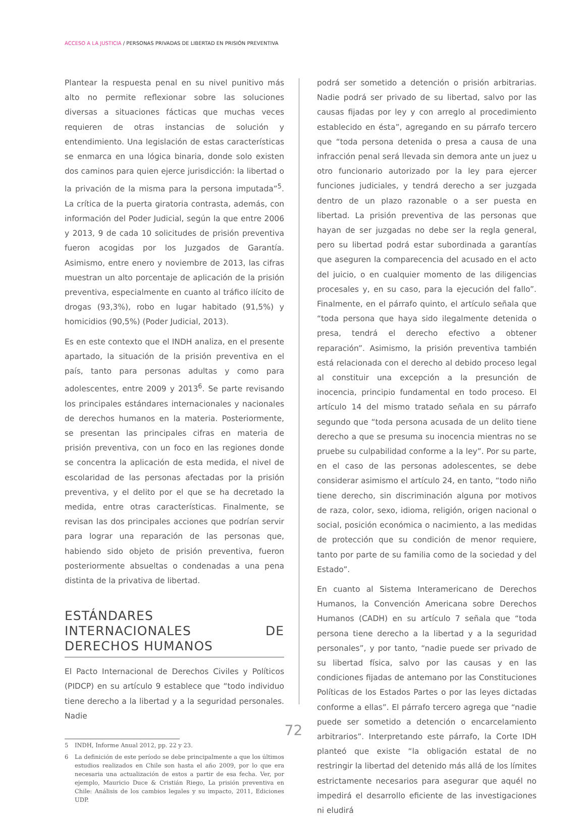ACCESO A LA JUSTICIA / PERSONAS PRIVADAS DE LIBERTAD EN PRISIÓN PREVENTIVA
Plantear la respuesta penal en su nivel punitivo más alto no permite reflexionar sobre las soluciones diversas a situaciones fácticas que muchas veces requieren de otras instancias de solución y entendimiento. Una legislación de estas características se enmarca en una lógica binaria, donde solo existen dos caminos para quien ejerce jurisdicción: la libertad o la privación de la misma para la persona imputada”<sup>5</sup>. La crítica de la puerta giratoria contrasta, además, con información del Poder Judicial, según la que entre 2006 y 2013, 9 de cada 10 solicitudes de prisión preventiva fueron acogidas por los Juzgados de Garantía. Asimismo, entre enero y noviembre de 2013, las cifras muestran un alto porcentaje de aplicación de la prisión preventiva, especialmente en cuanto al tráfico ilícito de drogas (93,3%), robo en lugar habitado (91,5%) y homicidios (90,5%) (Poder Judicial, 2013).
Es en este contexto que el INDH analiza, en el presente apartado, la situación de la prisión preventiva en el país, tanto para personas adultas y como para adolescentes, entre 2009 y 2013<sup>6</sup>. Se parte revisando los principales estándares internacionales y nacionales de derechos humanos en la materia. Posteriormente, se presentan las principales cifras en materia de prisión preventiva, con un foco en las regiones donde se concentra la aplicación de esta medida, el nivel de escolaridad de las personas afectadas por la prisión preventiva, y el delito por el que se ha decretado la medida, entre otras características. Finalmente, se revisan las dos principales acciones que podrían servir para lograr una reparación de las personas que, habiendo sido objeto de prisión preventiva, fueron posteriormente absueltas o condenadas a una pena distinta de la privativa de libertad.
ESTÁNDARES INTERNACIONALES DE DERECHOS HUMANOS
El Pacto Internacional de Derechos Civiles y Políticos (PIDCP) en su artículo 9 establece que “todo individuo tiene derecho a la libertad y a la seguridad personales. Nadie
5 INDH, Informe Anual 2012, pp. 22 y 23.
6 La definición de este período se debe principalmente a que los últimos estudios realizados en Chile son hasta el año 2009, por lo que era necesaria una actualización de estos a partir de esa fecha. Ver, por ejemplo, Mauricio Duce & Cristián Riego, La prisión preventiva en Chile: Análisis de los cambios legales y su impacto, 2011, Ediciones UDP.
podrá ser sometido a detención o prisión arbitrarias. Nadie podrá ser privado de su libertad, salvo por las causas fijadas por ley y con arreglo al procedimiento establecido en ésta”, agregando en su párrafo tercero que “toda persona detenida o presa a causa de una infracción penal será llevada sin demora ante un juez u otro funcionario autorizado por la ley para ejercer funciones judiciales, y tendrá derecho a ser juzgada dentro de un plazo razonable o a ser puesta en libertad. La prisión preventiva de las personas que hayan de ser juzgadas no debe ser la regla general, pero su libertad podrá estar subordinada a garantías que aseguren la comparecencia del acusado en el acto del juicio, o en cualquier momento de las diligencias procesales y, en su caso, para la ejecución del fallo”. Finalmente, en el párrafo quinto, el artículo señala que “toda persona que haya sido ilegalmente detenida o presa, tendrá el derecho efectivo a obtener reparación”. Asimismo, la prisión preventiva también está relacionada con el derecho al debido proceso legal al constituir una excepción a la presunción de inocencia, principio fundamental en todo proceso. El artículo 14 del mismo tratado señala en su párrafo segundo que “toda persona acusada de un delito tiene derecho a que se presuma su inocencia mientras no se pruebe su culpabilidad conforme a la ley”. Por su parte, en el caso de las personas adolescentes, se debe considerar asimismo el artículo 24, en tanto, “todo niño tiene derecho, sin discriminación alguna por motivos de raza, color, sexo, idioma, religión, origen nacional o social, posición económica o nacimiento, a las medidas de protección que su condición de menor requiere, tanto por parte de su familia como de la sociedad y del Estado”.
En cuanto al Sistema Interamericano de Derechos Humanos, la Convención Americana sobre Derechos Humanos (CADH) en su artículo 7 señala que “toda persona tiene derecho a la libertad y a la seguridad personales”, y por tanto, “nadie puede ser privado de su libertad física, salvo por las causas y en las condiciones fijadas de antemano por las Constituciones Políticas de los Estados Partes o por las leyes dictadas conforme a ellas”. El párrafo tercero agrega que “nadie puede ser sometido a detención o encarcelamiento arbitrarios”. Interpretando este párrafo, la Corte IDH planteó que existe “la obligación estatal de no restringir la libertad del detenido más allá de los límites estrictamente necesarios para asegurar que aquél no impedirá el desarrollo eficiente de las investigaciones ni eludirá
72